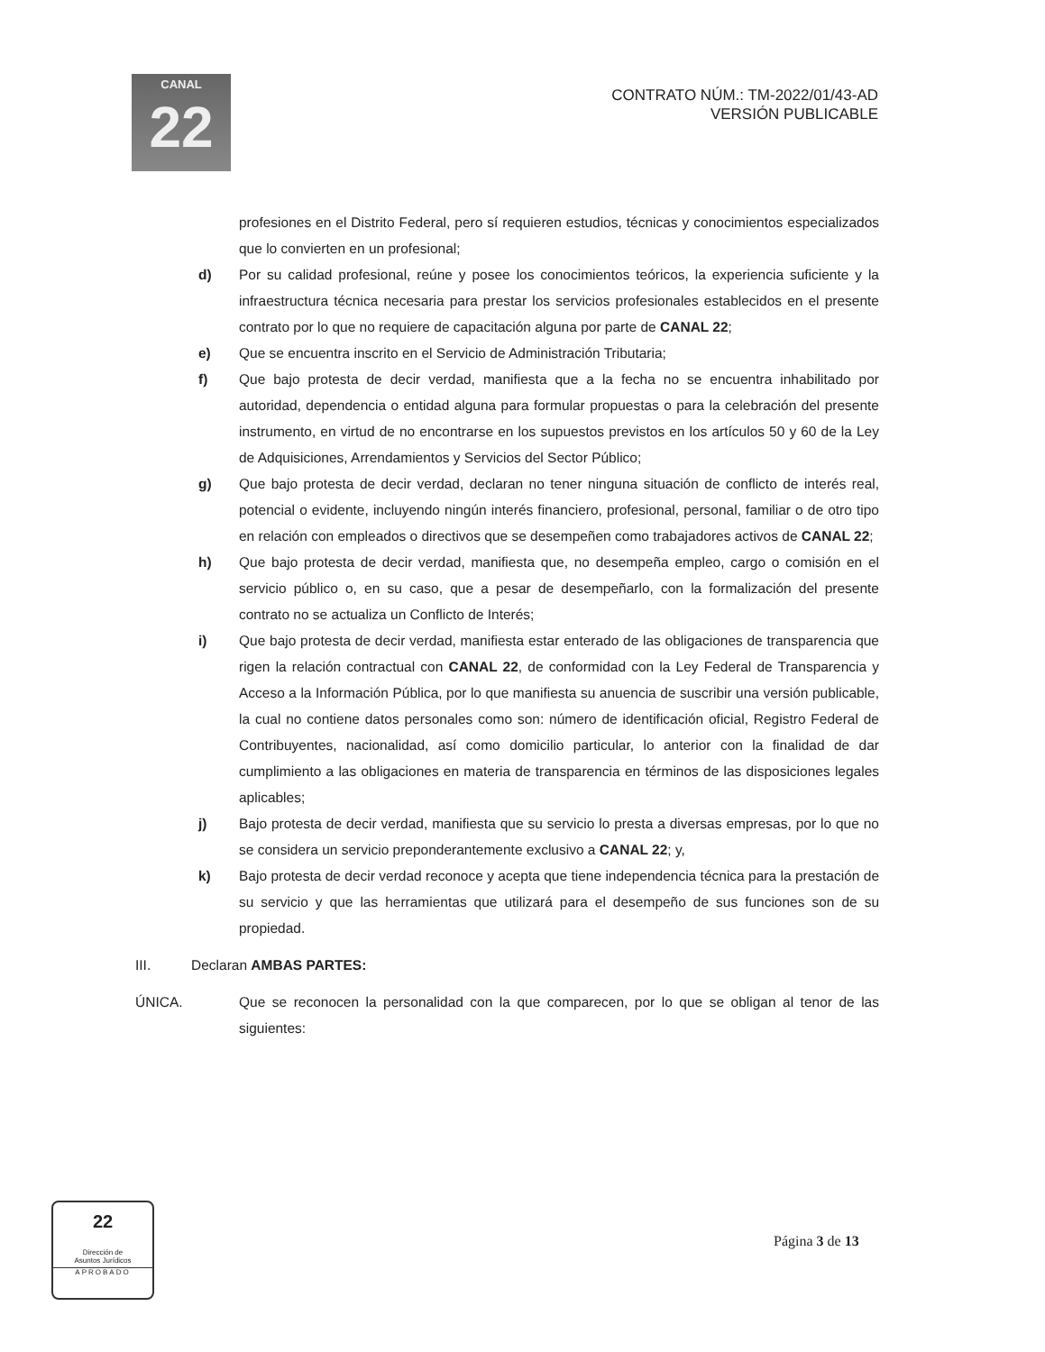CANAL
22
CONTRATO NÚM.: TM-2022/01/43-AD
VERSIÓN PUBLICABLE
profesiones en el Distrito Federal, pero sí requieren estudios, técnicas y conocimientos especializados que lo convierten en un profesional;
d) Por su calidad profesional, reúne y posee los conocimientos teóricos, la experiencia suficiente y la infraestructura técnica necesaria para prestar los servicios profesionales establecidos en el presente contrato por lo que no requiere de capacitación alguna por parte de CANAL 22;
e) Que se encuentra inscrito en el Servicio de Administración Tributaria;
f) Que bajo protesta de decir verdad, manifiesta que a la fecha no se encuentra inhabilitado por autoridad, dependencia o entidad alguna para formular propuestas o para la celebración del presente instrumento, en virtud de no encontrarse en los supuestos previstos en los artículos 50 y 60 de la Ley de Adquisiciones, Arrendamientos y Servicios del Sector Público;
g) Que bajo protesta de decir verdad, declaran no tener ninguna situación de conflicto de interés real, potencial o evidente, incluyendo ningún interés financiero, profesional, personal, familiar o de otro tipo en relación con empleados o directivos que se desempeñen como trabajadores activos de CANAL 22;
h) Que bajo protesta de decir verdad, manifiesta que, no desempeña empleo, cargo o comisión en el servicio público o, en su caso, que a pesar de desempeñarlo, con la formalización del presente contrato no se actualiza un Conflicto de Interés;
i) Que bajo protesta de decir verdad, manifiesta estar enterado de las obligaciones de transparencia que rigen la relación contractual con CANAL 22, de conformidad con la Ley Federal de Transparencia y Acceso a la Información Pública, por lo que manifiesta su anuencia de suscribir una versión publicable, la cual no contiene datos personales como son: número de identificación oficial, Registro Federal de Contribuyentes, nacionalidad, así como domicilio particular, lo anterior con la finalidad de dar cumplimiento a las obligaciones en materia de transparencia en términos de las disposiciones legales aplicables;
j) Bajo protesta de decir verdad, manifiesta que su servicio lo presta a diversas empresas, por lo que no se considera un servicio preponderantemente exclusivo a CANAL 22; y,
k) Bajo protesta de decir verdad reconoce y acepta que tiene independencia técnica para la prestación de su servicio y que las herramientas que utilizará para el desempeño de sus funciones son de su propiedad.
III. Declaran AMBAS PARTES:
ÚNICA. Que se reconocen la personalidad con la que comparecen, por lo que se obligan al tenor de las siguientes:
22
Dirección de
Asuntos Jurídicos
APROBADO
Página 3 de 13